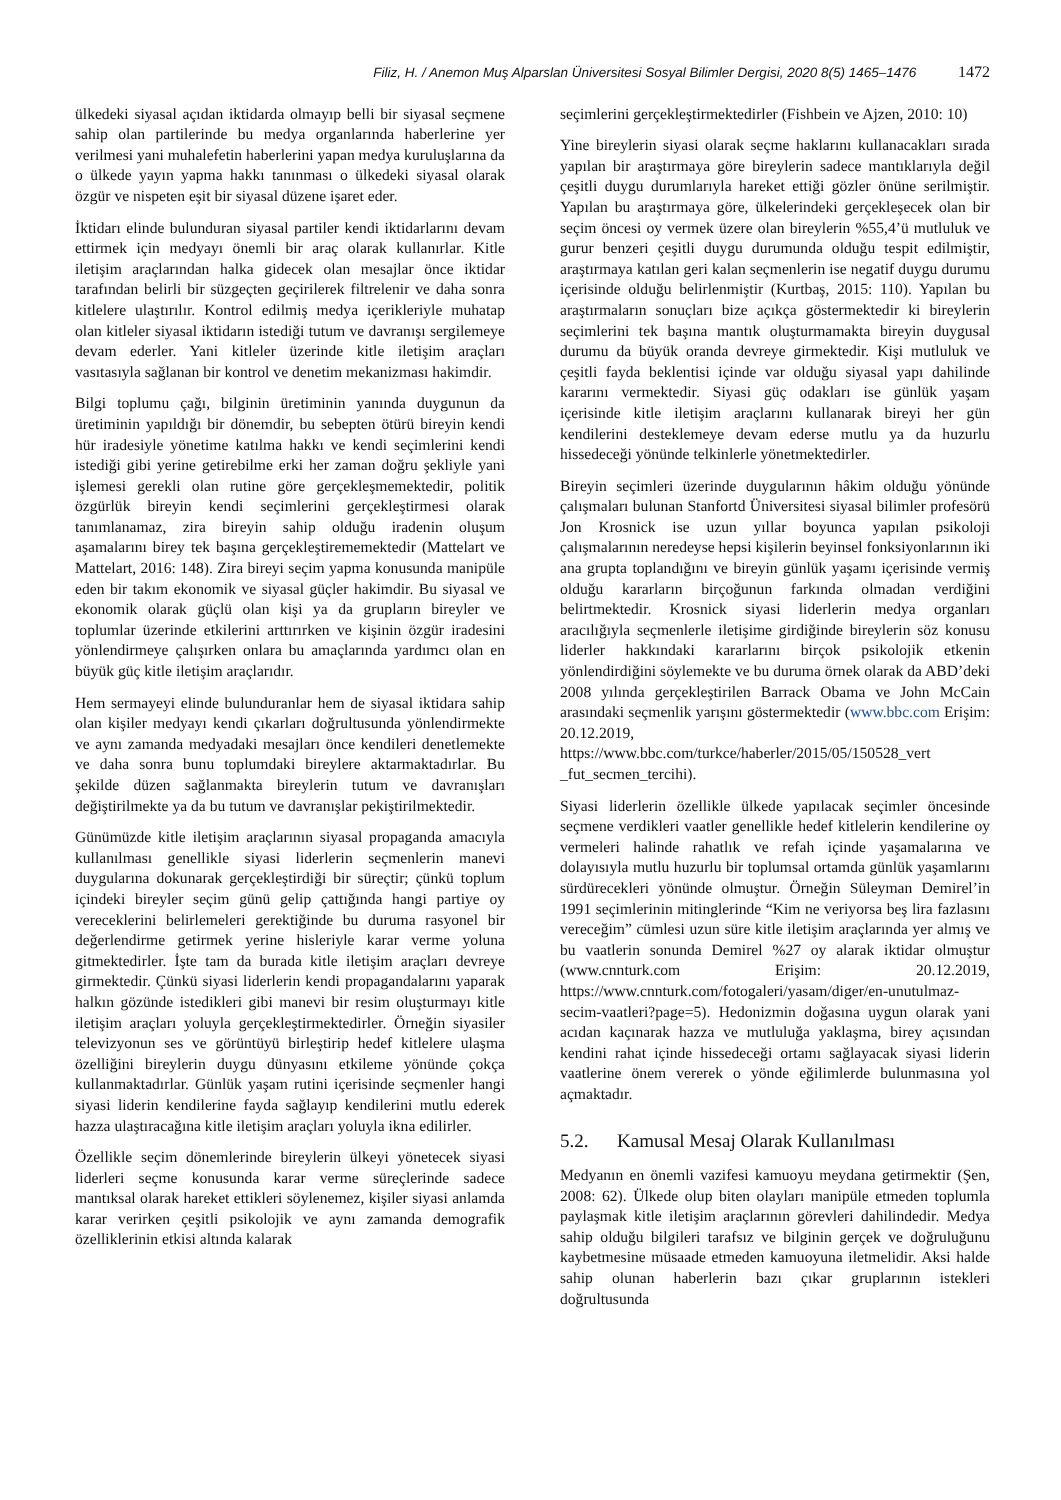Filiz, H. / Anemon Muş Alparslan Üniversitesi Sosyal Bilimler Dergisi, 2020 8(5) 1465–1476 1472
ülkedeki siyasal açıdan iktidarda olmayıp belli bir siyasal seçmene sahip olan partilerinde bu medya organlarında haberlerine yer verilmesi yani muhalefetin haberlerini yapan medya kuruluşlarına da o ülkede yayın yapma hakkı tanınması o ülkedeki siyasal olarak özgür ve nispeten eşit bir siyasal düzene işaret eder.
İktidarı elinde bulunduran siyasal partiler kendi iktidarlarını devam ettirmek için medyayı önemli bir araç olarak kullanırlar. Kitle iletişim araçlarından halka gidecek olan mesajlar önce iktidar tarafından belirli bir süzgeçten geçirilerek filtrelenir ve daha sonra kitlelere ulaştırılır. Kontrol edilmiş medya içerikleriyle muhatap olan kitleler siyasal iktidarın istediği tutum ve davranışı sergilemeye devam ederler. Yani kitleler üzerinde kitle iletişim araçları vasıtasıyla sağlanan bir kontrol ve denetim mekanizması hakimdir.
Bilgi toplumu çağı, bilginin üretiminin yanında duygunun da üretiminin yapıldığı bir dönemdir, bu sebepten ötürü bireyin kendi hür iradesiyle yönetime katılma hakkı ve kendi seçimlerini kendi istediği gibi yerine getirebilme erki her zaman doğru şekliyle yani işlemesi gerekli olan rutine göre gerçekleşmemektedir, politik özgürlük bireyin kendi seçimlerini gerçekleştirmesi olarak tanımlanamaz, zira bireyin sahip olduğu iradenin oluşum aşamalarını birey tek başına gerçekleştirememektedir (Mattelart ve Mattelart, 2016: 148). Zira bireyi seçim yapma konusunda manipüle eden bir takım ekonomik ve siyasal güçler hakimdir. Bu siyasal ve ekonomik olarak güçlü olan kişi ya da grupların bireyler ve toplumlar üzerinde etkilerini arttırırken ve kişinin özgür iradesini yönlendirmeye çalışırken onlara bu amaçlarında yardımcı olan en büyük güç kitle iletişim araçlarıdır.
Hem sermayeyi elinde bulunduranlar hem de siyasal iktidara sahip olan kişiler medyayı kendi çıkarları doğrultusunda yönlendirmekte ve aynı zamanda medyadaki mesajları önce kendileri denetlemekte ve daha sonra bunu toplumdaki bireylere aktarmaktadırlar. Bu şekilde düzen sağlanmakta bireylerin tutum ve davranışları değiştirilmekte ya da bu tutum ve davranışlar pekiştirilmektedir.
Günümüzde kitle iletişim araçlarının siyasal propaganda amacıyla kullanılması genellikle siyasi liderlerin seçmenlerin manevi duygularına dokunarak gerçekleştirdiği bir süreçtir; çünkü toplum içindeki bireyler seçim günü gelip çattığında hangi partiye oy vereceklerini belirlemeleri gerektiğinde bu duruma rasyonel bir değerlendirme getirmek yerine hisleriyle karar verme yoluna gitmektedirler. İşte tam da burada kitle iletişim araçları devreye girmektedir. Çünkü siyasi liderlerin kendi propagandalarını yaparak halkın gözünde istedikleri gibi manevi bir resim oluşturmayı kitle iletişim araçları yoluyla gerçekleştirmektedirler. Örneğin siyasiler televizyonun ses ve görüntüyü birleştirip hedef kitlelere ulaşma özelliğini bireylerin duygu dünyasını etkileme yönünde çokça kullanmaktadırlar. Günlük yaşam rutini içerisinde seçmenler hangi siyasi liderin kendilerine fayda sağlayıp kendilerini mutlu ederek hazza ulaştıracağına kitle iletişim araçları yoluyla ikna edilirler.
Özellikle seçim dönemlerinde bireylerin ülkeyi yönetecek siyasi liderleri seçme konusunda karar verme süreçlerinde sadece mantıksal olarak hareket ettikleri söylenemez, kişiler siyasi anlamda karar verirken çeşitli psikolojik ve aynı zamanda demografik özelliklerinin etkisi altında kalarak
seçimlerini gerçekleştirmektedirler (Fishbein ve Ajzen, 2010: 10)
Yine bireylerin siyasi olarak seçme haklarını kullanacakları sırada yapılan bir araştırmaya göre bireylerin sadece mantıklarıyla değil çeşitli duygu durumlarıyla hareket ettiği gözler önüne serilmiştir. Yapılan bu araştırmaya göre, ülkelerindeki gerçekleşecek olan bir seçim öncesi oy vermek üzere olan bireylerin %55,4’ü mutluluk ve gurur benzeri çeşitli duygu durumunda olduğu tespit edilmiştir, araştırmaya katılan geri kalan seçmenlerin ise negatif duygu durumu içerisinde olduğu belirlenmiştir (Kurtbaş, 2015: 110). Yapılan bu araştırmaların sonuçları bize açıkça göstermektedir ki bireylerin seçimlerini tek başına mantık oluşturmamakta bireyin duygusal durumu da büyük oranda devreye girmektedir. Kişi mutluluk ve çeşitli fayda beklentisi içinde var olduğu siyasal yapı dahilinde kararını vermektedir. Siyasi güç odakları ise günlük yaşam içerisinde kitle iletişim araçlarını kullanarak bireyi her gün kendilerini desteklemeye devam ederse mutlu ya da huzurlu hissedeceği yönünde telkinlerle yönetmektedirler.
Bireyin seçimleri üzerinde duygularının hâkim olduğu yönünde çalışmaları bulunan Stanfortd Üniversitesi siyasal bilimler profesörü Jon Krosnick ise uzun yıllar boyunca yapılan psikoloji çalışmalarının neredeyse hepsi kişilerin beyinsel fonksiyonlarının iki ana grupta toplandığını ve bireyin günlük yaşamı içerisinde vermiş olduğu kararların birçoğunun farkında olmadan verdiğini belirtmektedir. Krosnick siyasi liderlerin medya organları aracılığıyla seçmenlerle iletişime girdiğinde bireylerin söz konusu liderler hakkındaki kararlarını birçok psikolojik etkenin yönlendirdiğini söylemekte ve bu duruma örnek olarak da ABD’deki 2008 yılında gerçekleştirilen Barrack Obama ve John McCain arasındaki seçmenlik yarışını göstermektedir (www.bbc.com Erişim: 20.12.2019, https://www.bbc.com/turkce/haberler/2015/05/150528_vert _fut_secmen_tercihi).
Siyasi liderlerin özellikle ülkede yapılacak seçimler öncesinde seçmene verdikleri vaatler genellikle hedef kitlelerin kendilerine oy vermeleri halinde rahatlık ve refah içinde yaşamalarına ve dolayısıyla mutlu huzurlu bir toplumsal ortamda günlük yaşamlarını sürdürecekleri yönünde olmuştur. Örneğin Süleyman Demirel’in 1991 seçimlerinin mitinglerinde “Kim ne veriyorsa beş lira fazlasını vereceğim” cümlesi uzun süre kitle iletişim araçlarında yer almış ve bu vaatlerin sonunda Demirel %27 oy alarak iktidar olmuştur (www.cnnturk.com Erişim: 20.12.2019, https://www.cnnturk.com/fotogaleri/yasam/diger/en-unutulmaz-secim-vaatleri?page=5). Hedonizmin doğasına uygun olarak yani acıdan kaçınarak hazza ve mutluluğa yaklaşma, birey açısından kendini rahat içinde hissedeceği ortamı sağlayacak siyasi liderin vaatlerine önem vererek o yönde eğilimlerde bulunmasına yol açmaktadır.
5.2. Kamusal Mesaj Olarak Kullanılması
Medyanın en önemli vazifesi kamuoyu meydana getirmektir (Şen, 2008: 62). Ülkede olup biten olayları manipüle etmeden toplumla paylaşmak kitle iletişim araçlarının görevleri dahilindedir. Medya sahip olduğu bilgileri tarafsız ve bilginin gerçek ve doğruluğunu kaybetmesine müsaade etmeden kamuoyuna iletmelidir. Aksi halde sahip olunan haberlerin bazı çıkar gruplarının istekleri doğrultusunda